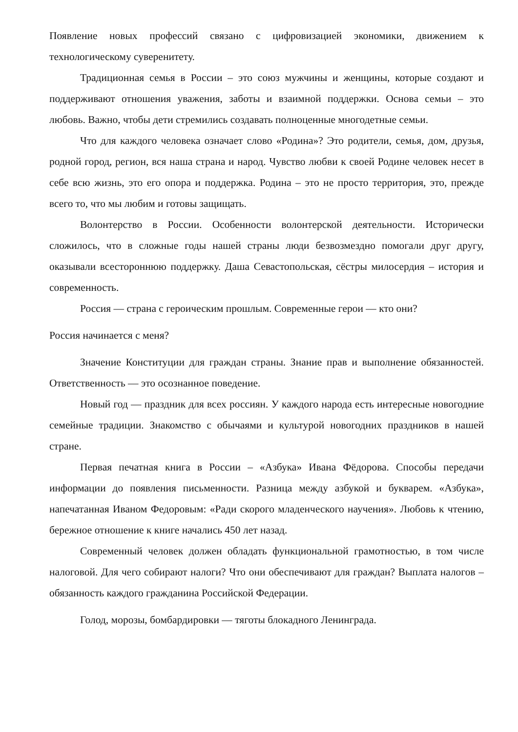Появление новых профессий связано с цифровизацией экономики, движением к технологическому суверенитету.
Традиционная семья в России – это союз мужчины и женщины, которые создают и поддерживают отношения уважения, заботы и взаимной поддержки. Основа семьи – это любовь. Важно, чтобы дети стремились создавать полноценные многодетные семьи.
Что для каждого человека означает слово «Родина»? Это родители, семья, дом, друзья, родной город, регион, вся наша страна и народ. Чувство любви к своей Родине человек несет в себе всю жизнь, это его опора и поддержка. Родина – это не просто территория, это, прежде всего то, что мы любим и готовы защищать.
Волонтерство в России. Особенности волонтерской деятельности. Исторически сложилось, что в сложные годы нашей страны люди безвозмездно помогали друг другу, оказывали всестороннюю поддержку. Даша Севастопольская, сёстры милосердия – история и современность.
Россия — страна с героическим прошлым. Современные герои — кто они?
Россия начинается с меня?
Значение Конституции для граждан страны. Знание прав и выполнение обязанностей. Ответственность — это осознанное поведение.
Новый год — праздник для всех россиян. У каждого народа есть интересные новогодние семейные традиции. Знакомство с обычаями и культурой новогодних праздников в нашей стране.
Первая печатная книга в России – «Азбука» Ивана Фёдорова. Способы передачи информации до появления письменности. Разница между азбукой и букварем. «Азбука», напечатанная Иваном Федоровым: «Ради скорого младенческого научения». Любовь к чтению, бережное отношение к книге начались 450 лет назад.
Современный человек должен обладать функциональной грамотностью, в том числе налоговой. Для чего собирают налоги? Что они обеспечивают для граждан? Выплата налогов – обязанность каждого гражданина Российской Федерации.
Голод, морозы, бомбардировки — тяготы блокадного Ленинграда.